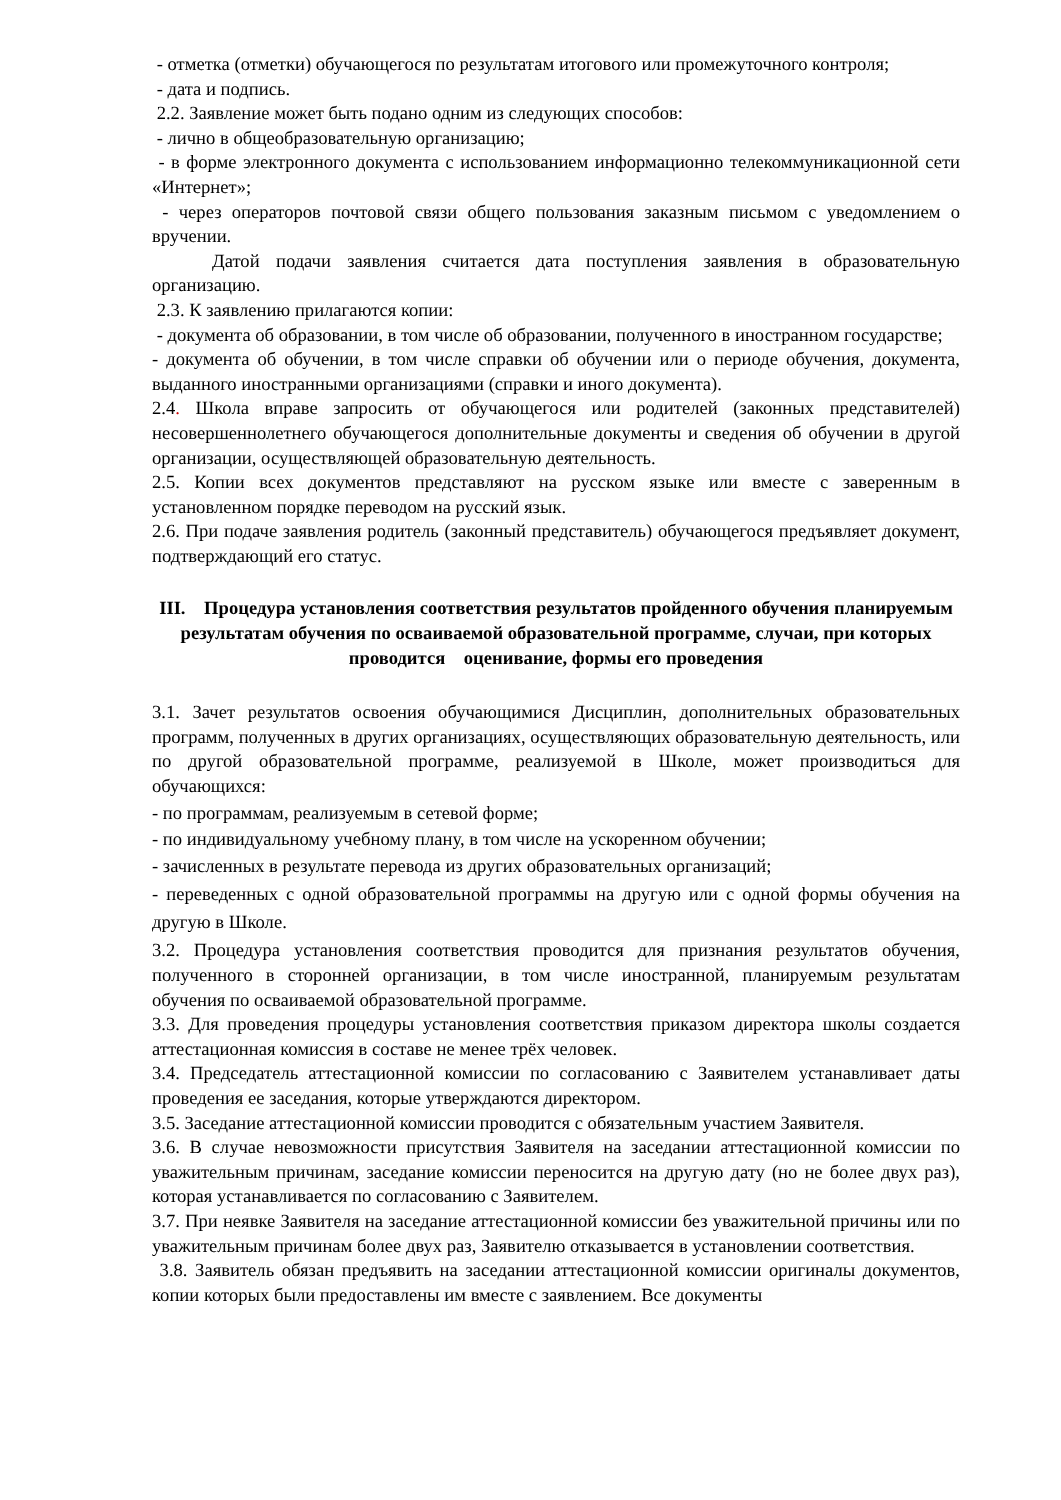- отметка (отметки) обучающегося по результатам итогового или промежуточного контроля;
- дата и подпись.
2.2. Заявление может быть подано одним из следующих способов:
- лично в общеобразовательную организацию;
- в форме электронного документа с использованием информационно телекоммуникационной сети «Интернет»;
- через операторов почтовой связи общего пользования заказным письмом с уведомлением о вручении.
Датой подачи заявления считается дата поступления заявления в образовательную организацию.
2.3. К заявлению прилагаются копии:
- документа об образовании, в том числе об образовании, полученного в иностранном государстве;
- документа об обучении, в том числе справки об обучении или о периоде обучения, документа, выданного иностранными организациями (справки и иного документа).
2.4. Школа вправе запросить от обучающегося или родителей (законных представителей) несовершеннолетнего обучающегося дополнительные документы и сведения об обучении в другой организации, осуществляющей образовательную деятельность.
2.5. Копии всех документов представляют на русском языке или вместе с заверенным в установленном порядке переводом на русский язык.
2.6. При подаче заявления родитель (законный представитель) обучающегося предъявляет документ, подтверждающий его статус.
III. Процедура установления соответствия результатов пройденного обучения планируемым результатам обучения по осваиваемой образовательной программе, случаи, при которых проводится оценивание, формы его проведения
3.1. Зачет результатов освоения обучающимися Дисциплин, дополнительных образовательных программ, полученных в других организациях, осуществляющих образовательную деятельность, или по другой образовательной программе, реализуемой в Школе, может производиться для обучающихся:
- по программам, реализуемым в сетевой форме;
- по индивидуальному учебному плану, в том числе на ускоренном обучении;
- зачисленных в результате перевода из других образовательных организаций;
- переведенных с одной образовательной программы на другую или с одной формы обучения на другую в Школе.
3.2. Процедура установления соответствия проводится для признания результатов обучения, полученного в сторонней организации, в том числе иностранной, планируемым результатам обучения по осваиваемой образовательной программе.
3.3. Для проведения процедуры установления соответствия приказом директора школы создается аттестационная комиссия в составе не менее трёх человек.
3.4. Председатель аттестационной комиссии по согласованию с Заявителем устанавливает даты проведения ее заседания, которые утверждаются директором.
3.5. Заседание аттестационной комиссии проводится с обязательным участием Заявителя.
3.6. В случае невозможности присутствия Заявителя на заседании аттестационной комиссии по уважительным причинам, заседание комиссии переносится на другую дату (но не более двух раз), которая устанавливается по согласованию с Заявителем.
3.7. При неявке Заявителя на заседание аттестационной комиссии без уважительной причины или по уважительным причинам более двух раз, Заявителю отказывается в установлении соответствия.
3.8. Заявитель обязан предъявить на заседании аттестационной комиссии оригиналы документов, копии которых были предоставлены им вместе с заявлением. Все документы